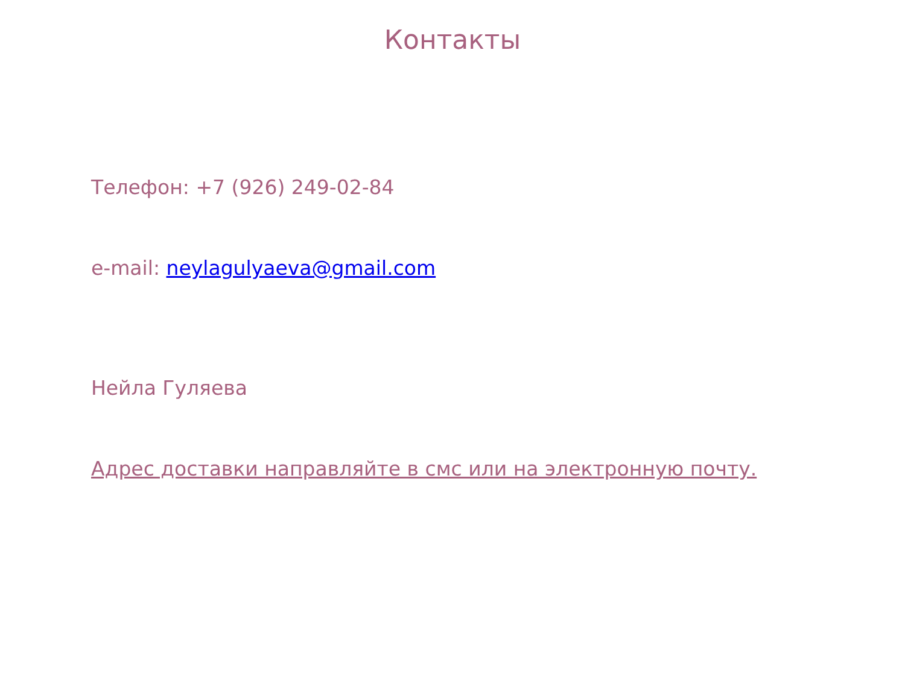Контакты
Телефон: +7 (926) 249-02-84
e-mail: neylagulyaeva@gmail.com
Нейла Гуляева
Адрес доставки направляйте в смс или на электронную почту.